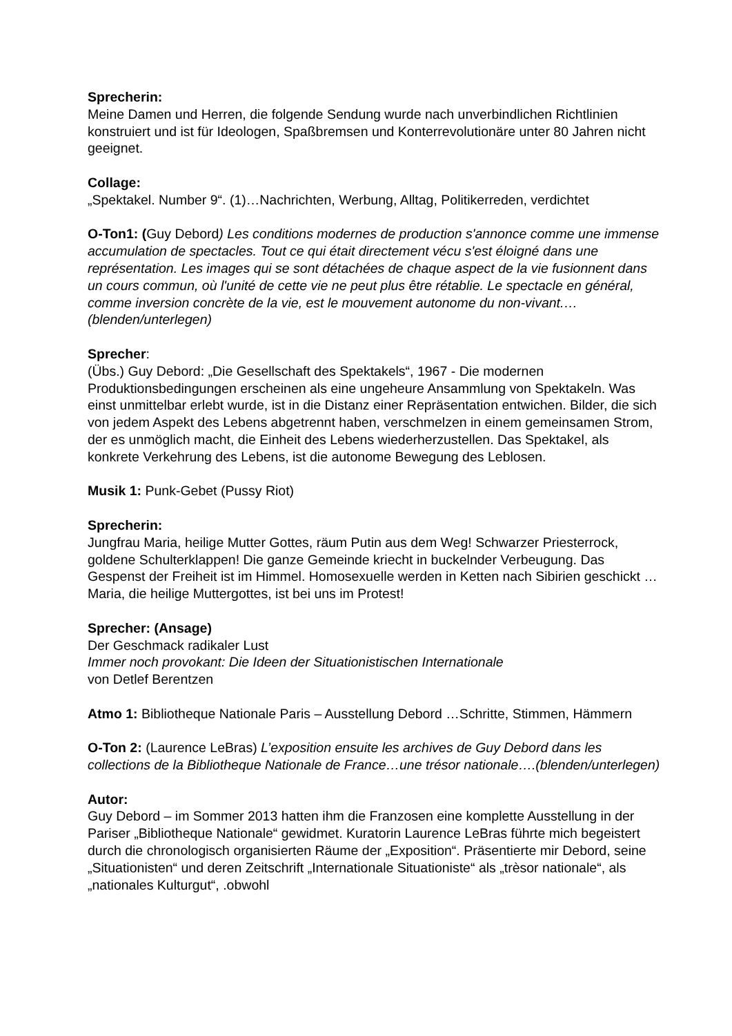Sprecherin:
Meine Damen und Herren, die folgende Sendung wurde nach unverbindlichen Richtlinien konstruiert und ist für Ideologen, Spaßbremsen und Konterrevolutionäre unter 80 Jahren nicht geeignet.
Collage:
„Spektakel. Number 9“. (1)…Nachrichten, Werbung, Alltag, Politikerreden, verdichtet
O-Ton1: (Guy Debord) Les conditions modernes de production s'annonce comme une immense accumulation de spectacles. Tout ce qui était directement vécu s'est éloigné dans une représentation. Les images qui se sont détachées de chaque aspect de la vie fusionnent dans un cours commun, où l'unité de cette vie ne peut plus être rétablie. Le spectacle en général, comme inversion concrète de la vie, est le mouvement autonome du non-vivant.…(blenden/unterlegen)
Sprecher:
(Übs.) Guy Debord: „Die Gesellschaft des Spektakels“, 1967 - Die modernen Produktionsbedingungen erscheinen als eine ungeheure Ansammlung von Spektakeln. Was einst unmittelbar erlebt wurde, ist in die Distanz einer Repräsentation entwichen. Bilder, die sich von jedem Aspekt des Lebens abgetrennt haben, verschmelzen in einem gemeinsamen Strom, der es unmöglich macht, die Einheit des Lebens wiederherzustellen. Das Spektakel, als konkrete Verkehrung des Lebens, ist die autonome Bewegung des Leblosen.
Musik 1: Punk-Gebet (Pussy Riot)
Sprecherin:
Jungfrau Maria, heilige Mutter Gottes, räum Putin aus dem Weg! Schwarzer Priesterrock, goldene Schulterklappen! Die ganze Gemeinde kriecht in buckelnder Verbeugung. Das Gespenst der Freiheit ist im Himmel. Homosexuelle werden in Ketten nach Sibirien geschickt … Maria, die heilige Muttergottes, ist bei uns im Protest!
Sprecher: (Ansage)
Der Geschmack radikaler Lust
Immer noch provokant: Die Ideen der Situationistischen Internationale
von Detlef Berentzen
Atmo 1: Bibliotheque Nationale Paris – Ausstellung Debord …Schritte, Stimmen, Hämmern
O-Ton 2: (Laurence LeBras) L’exposition ensuite les archives de Guy Debord dans les collections de la Bibliotheque Nationale de France…une trésor nationale….(blenden/unterlegen)
Autor:
Guy Debord – im Sommer 2013 hatten ihm die Franzosen eine komplette Ausstellung in der Pariser „Bibliotheque Nationale“ gewidmet. Kuratorin Laurence LeBras führte mich begeistert durch die chronologisch organisierten Räume der „Exposition“. Präsentierte mir Debord, seine „Situationisten“ und deren Zeitschrift „Internationale Situationiste“ als „trèsor nationale“, als „nationales Kulturgut“, .obwohl